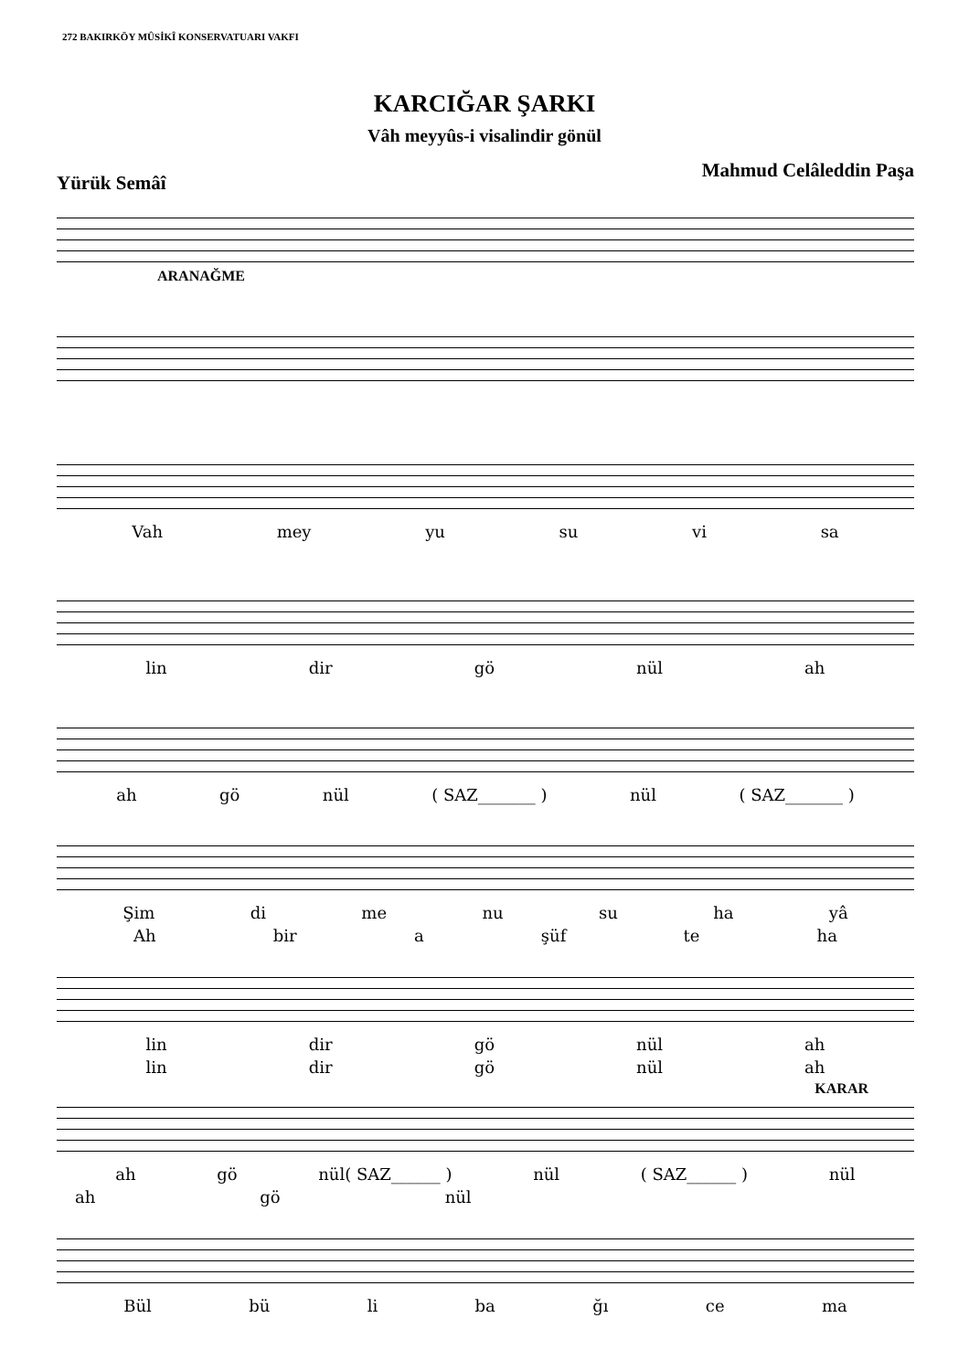272 BAKIRKÖY MÛSİKÎ KONSERVATUARI VAKFI
KARCIĞAR ŞARKI
Vâh meyyûs-i visalindir gönül
Yürük Semâî Mahmud Celâleddin Paşa
ARANAĞME
Vah mey yu su vi sa
lin dir gö nül ah
ah gö nül ( SAZ_______ ) nül ( SAZ_______ )
Şim di me nu su ha yâ
Ah bir a şüf te ha
lin dir gö nül ah
lin dir gö nül ah
KARAR
ah gö nül( SAZ______ ) nül ( SAZ______ ) nül
ah gö nül
Bül bü li ba ğı ce ma